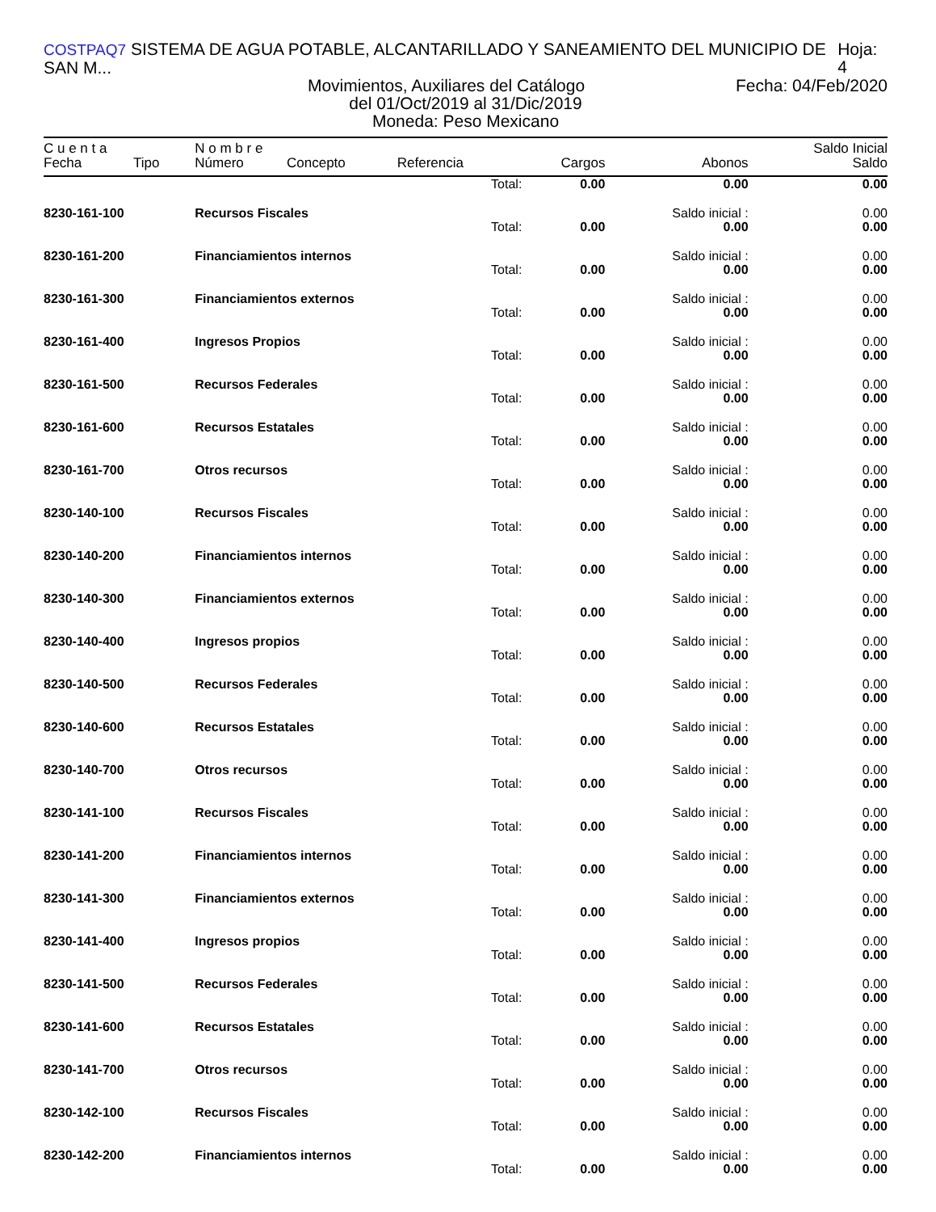COSTPAQ7 SISTEMA DE AGUA POTABLE, ALCANTARILLADO Y SANEAMIENTO DEL MUNICIPIO DE SAN M... Hoja: 4
Movimientos, Auxiliares del Catálogo Fecha: 04/Feb/2020
del 01/Oct/2019 al 31/Dic/2019
Moneda: Peso Mexicano
| C u e n t a | | N o m b r e | | | | | Saldo Inicial |
| --- | --- | --- | --- | --- | --- | --- | --- |
| Fecha | Tipo | Número | Concepto | Referencia | Cargos | Abonos | Saldo |
| | | | | Total: | 0.00 | 0.00 | 0.00 |
| 8230-161-100 | | Recursos Fiscales | | | | Saldo inicial : | 0.00 |
| | | | | Total: | 0.00 | 0.00 | 0.00 |
| 8230-161-200 | | Financiamientos internos | | | | Saldo inicial : | 0.00 |
| | | | | Total: | 0.00 | 0.00 | 0.00 |
| 8230-161-300 | | Financiamientos externos | | | | Saldo inicial : | 0.00 |
| | | | | Total: | 0.00 | 0.00 | 0.00 |
| 8230-161-400 | | Ingresos Propios | | | | Saldo inicial : | 0.00 |
| | | | | Total: | 0.00 | 0.00 | 0.00 |
| 8230-161-500 | | Recursos Federales | | | | Saldo inicial : | 0.00 |
| | | | | Total: | 0.00 | 0.00 | 0.00 |
| 8230-161-600 | | Recursos Estatales | | | | Saldo inicial : | 0.00 |
| | | | | Total: | 0.00 | 0.00 | 0.00 |
| 8230-161-700 | | Otros recursos | | | | Saldo inicial : | 0.00 |
| | | | | Total: | 0.00 | 0.00 | 0.00 |
| 8230-140-100 | | Recursos Fiscales | | | | Saldo inicial : | 0.00 |
| | | | | Total: | 0.00 | 0.00 | 0.00 |
| 8230-140-200 | | Financiamientos internos | | | | Saldo inicial : | 0.00 |
| | | | | Total: | 0.00 | 0.00 | 0.00 |
| 8230-140-300 | | Financiamientos externos | | | | Saldo inicial : | 0.00 |
| | | | | Total: | 0.00 | 0.00 | 0.00 |
| 8230-140-400 | | Ingresos propios | | | | Saldo inicial : | 0.00 |
| | | | | Total: | 0.00 | 0.00 | 0.00 |
| 8230-140-500 | | Recursos Federales | | | | Saldo inicial : | 0.00 |
| | | | | Total: | 0.00 | 0.00 | 0.00 |
| 8230-140-600 | | Recursos Estatales | | | | Saldo inicial : | 0.00 |
| | | | | Total: | 0.00 | 0.00 | 0.00 |
| 8230-140-700 | | Otros recursos | | | | Saldo inicial : | 0.00 |
| | | | | Total: | 0.00 | 0.00 | 0.00 |
| 8230-141-100 | | Recursos Fiscales | | | | Saldo inicial : | 0.00 |
| | | | | Total: | 0.00 | 0.00 | 0.00 |
| 8230-141-200 | | Financiamientos internos | | | | Saldo inicial : | 0.00 |
| | | | | Total: | 0.00 | 0.00 | 0.00 |
| 8230-141-300 | | Financiamientos externos | | | | Saldo inicial : | 0.00 |
| | | | | Total: | 0.00 | 0.00 | 0.00 |
| 8230-141-400 | | Ingresos propios | | | | Saldo inicial : | 0.00 |
| | | | | Total: | 0.00 | 0.00 | 0.00 |
| 8230-141-500 | | Recursos Federales | | | | Saldo inicial : | 0.00 |
| | | | | Total: | 0.00 | 0.00 | 0.00 |
| 8230-141-600 | | Recursos Estatales | | | | Saldo inicial : | 0.00 |
| | | | | Total: | 0.00 | 0.00 | 0.00 |
| 8230-141-700 | | Otros recursos | | | | Saldo inicial : | 0.00 |
| | | | | Total: | 0.00 | 0.00 | 0.00 |
| 8230-142-100 | | Recursos Fiscales | | | | Saldo inicial : | 0.00 |
| | | | | Total: | 0.00 | 0.00 | 0.00 |
| 8230-142-200 | | Financiamientos internos | | | | Saldo inicial : | 0.00 |
| | | | | Total: | 0.00 | 0.00 | 0.00 |